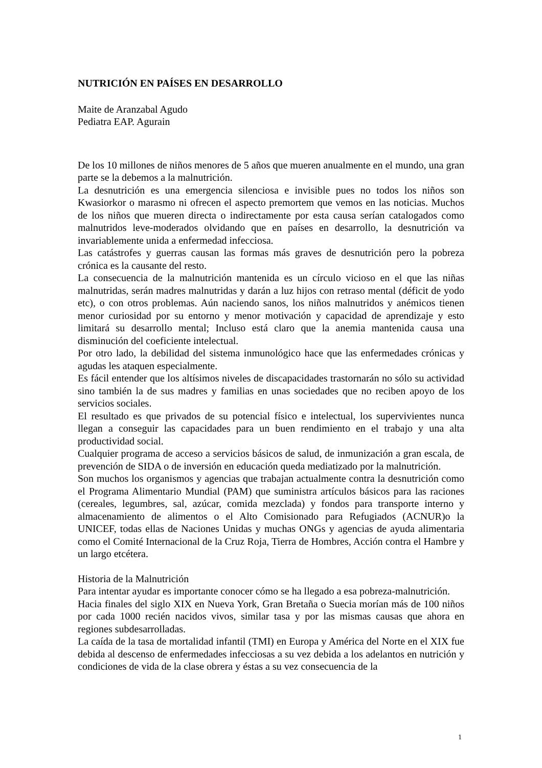NUTRICIÓN EN PAÍSES EN DESARROLLO
Maite de Aranzabal Agudo
Pediatra EAP. Agurain
De los 10 millones de niños menores de 5 años que mueren anualmente en el mundo, una gran parte se la debemos a la malnutrición.
La desnutrición es una emergencia silenciosa e invisible pues no todos los niños son Kwasiorkor o marasmo ni ofrecen el aspecto premortem que vemos en las noticias. Muchos de los niños que mueren directa o indirectamente por esta causa serían catalogados como malnutridos leve-moderados olvidando que en países en desarrollo, la desnutrición va invariablemente unida a enfermedad infecciosa.
Las catástrofes y guerras causan las formas más graves de desnutrición pero la pobreza crónica es la causante del resto.
La consecuencia de la malnutrición mantenida es un círculo vicioso en el que las niñas malnutridas, serán madres malnutridas y darán a luz hijos con retraso mental (déficit de yodo etc), o con otros problemas. Aún naciendo sanos, los niños malnutridos y anémicos tienen menor curiosidad por su entorno y menor motivación y capacidad de aprendizaje y esto limitará su desarrollo mental; Incluso está claro que la anemia mantenida causa una disminución del coeficiente intelectual.
Por otro lado, la debilidad del sistema inmunológico hace que las enfermedades crónicas y agudas les ataquen especialmente.
Es fácil entender que los altísimos niveles de discapacidades trastornarán no sólo su actividad sino también la de sus madres y familias en unas sociedades que no reciben apoyo de los servicios sociales.
El resultado es que privados de su potencial físico e intelectual, los supervivientes nunca llegan a conseguir las capacidades para un buen rendimiento en el trabajo y una alta productividad social.
Cualquier programa de acceso a servicios básicos de salud, de inmunización a gran escala, de prevención de SIDA o de inversión en educación queda mediatizado por la malnutrición.
Son muchos los organismos y agencias que trabajan actualmente contra la desnutrición como el Programa Alimentario Mundial (PAM) que suministra artículos básicos para las raciones (cereales, legumbres, sal, azúcar, comida mezclada) y fondos para transporte interno y almacenamiento de alimentos o el Alto Comisionado para Refugiados (ACNUR)o la UNICEF, todas ellas de Naciones Unidas y muchas ONGs y agencias de ayuda alimentaria como el Comité Internacional de la Cruz Roja, Tierra de Hombres, Acción contra el Hambre y un largo etcétera.
Historia de la Malnutrición
Para intentar ayudar es importante conocer cómo se ha llegado a esa pobreza-malnutrición.
Hacia finales del siglo XIX en Nueva York, Gran Bretaña o Suecia morían más de 100 niños por cada 1000 recién nacidos vivos, similar tasa y por las mismas causas que ahora en regiones subdesarrolladas.
La caída de la tasa de mortalidad infantil (TMI) en Europa y América del Norte en el XIX fue debida al descenso de enfermedades infecciosas a su vez debida a los adelantos en nutrición y condiciones de vida de la clase obrera y éstas a su vez consecuencia de la
1